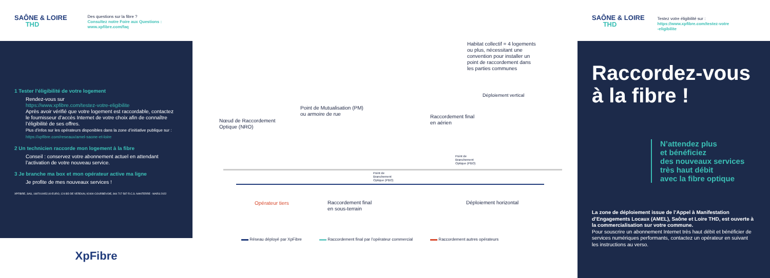SAÔNE & LOIRE
THD
Des questions sur la fibre ?
Consultez notre Foire aux Questions :
www.xpfibre.com/faq
1 Tester l’éligibilité de votre logement
Rendez-vous sur
https://www.xpfibre.com/testez-votre-eligibilite
Après avoir vérifié que votre logement est raccordable, contactez le fournisseur d’accès Internet de votre choix afin de connaître l’éligibilité de ses offres.
Plus d’infos sur les opérateurs disponibles dans la zone d’initiative publique sur : https://xpfibre.com/reseaux/amel-saone-et-loire
2 Un technicien raccorde mon logement à la fibre
Conseil : conservez votre abonnement actuel en attendant l’activation de votre nouveau service.
3 Je branche ma box et mon opérateur active ma ligne
Je profite de mes nouveaux services !
XPFIBRE, SAS, 1697010052,00 EURO, 124 BD DE VERDUN, 92400 COURBEVOIE, 844 717 587 R.C.S. NANTERRE - MARS 2022
XpFibre
Habitat collectif = 4 logements
ou plus, nécessitant une
convention pour installer un
point de raccordement dans
les parties communes
Point de Mutualisation (PM)
ou armoire de rue
Raccordement final
en aérien
Nœud de Raccordement
Optique (NRO)
Déploiement vertical
Point de
Branchement
Optique (PBO)
Point de
Branchement
Optique (PBO)
Opérateur tiers
Raccordement final
en sous-terrain
Déploiement horizontal
Réseau déployé par XpFibre Raccordement final par l’opérateur commercial Raccordement autres opérateurs
SAÔNE & LOIRE
THD
Testez votre éligibilité sur :
https://www.xpfibre.com/testez-votre
-eligibilite
Raccordez-vous
à la fibre !
N’attendez plus
et bénéficiez
des nouveaux services
très haut débit
avec la fibre optique
La zone de déploiement issue de l’Appel à Manifestation d’Engagements Locaux (AMEL), Saône et Loire THD, est ouverte à la commercialisation sur votre commune.
Pour souscrire un abonnement Internet très haut débit et bénéficier de services numériques performants, contactez un opérateur en suivant les instructions au verso.